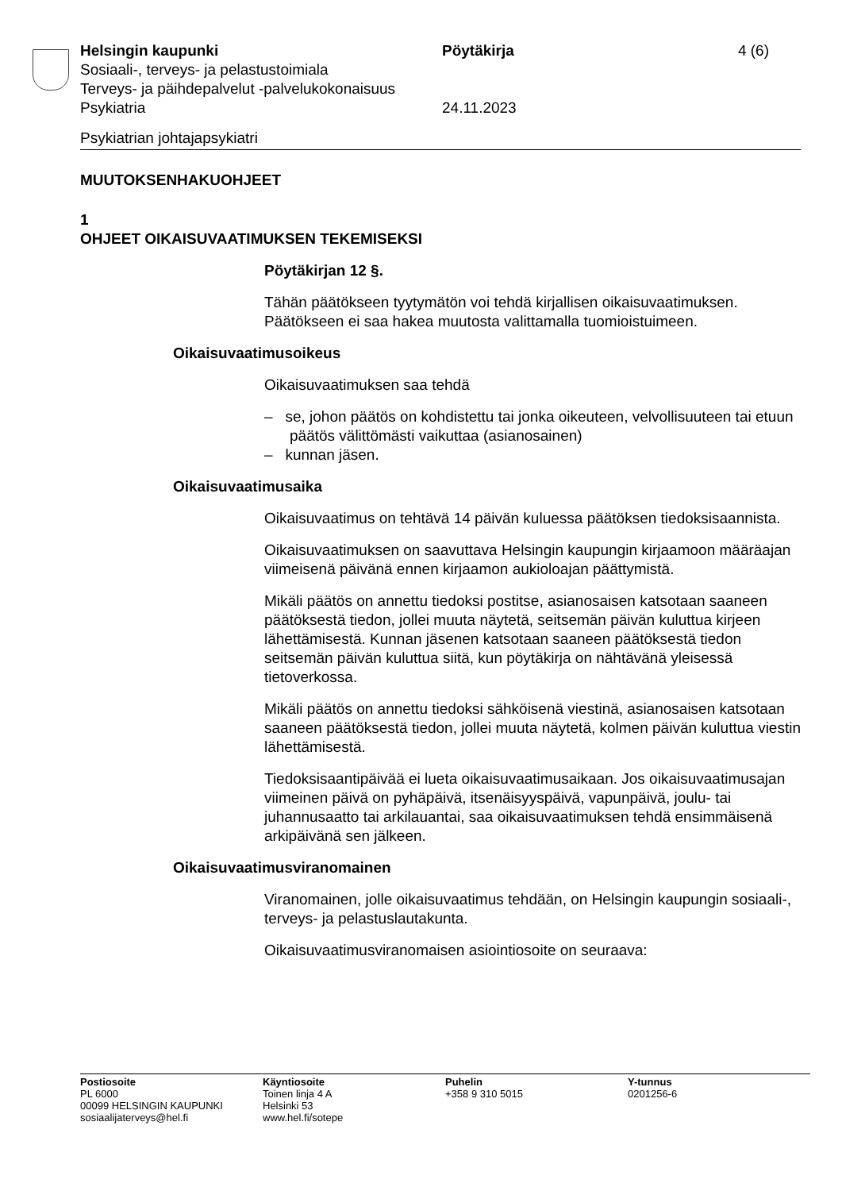Helsingin kaupunki
Sosiaali-, terveys- ja pelastustoimiala
Terveys- ja päihdepalvelut -palvelukokonaisuus
Psykiatria
Pöytäkirja
24.11.2023
4 (6)
Psykiatrian johtajapsykiatri
MUUTOKSENHAKUOHJEET
1
OHJEET OIKAISUVAATIMUKSEN TEKEMISEKSI
Pöytäkirjan 12 §.
Tähän päätökseen tyytymätön voi tehdä kirjallisen oikaisuvaatimuksen. Päätökseen ei saa hakea muutosta valittamalla tuomioistuimeen.
Oikaisuvaatimusoikeus
Oikaisuvaatimuksen saa tehdä
– se, johon päätös on kohdistettu tai jonka oikeuteen, velvollisuuteen tai etuun päätös välittömästi vaikuttaa (asianosainen)
– kunnan jäsen.
Oikaisuvaatimusaika
Oikaisuvaatimus on tehtävä 14 päivän kuluessa päätöksen tiedoksi­saannista.
Oikaisuvaatimuksen on saavuttava Helsingin kaupungin kirjaamoon määräajan viimeisenä päivänä ennen kirjaamon aukioloajan päättymis­tä.
Mikäli päätös on annettu tiedoksi postitse, asianosaisen katsotaan saaneen päätöksestä tiedon, jollei muuta näytetä, seitsemän päivän kuluttua kirjeen lähettämisestä. Kunnan jäsenen katsotaan saaneen päätöksestä tiedon seitsemän päivän kuluttua siitä, kun pöytäkirja on nähtävänä yleisessä tietoverkossa.
Mikäli päätös on annettu tiedoksi sähköisenä viestinä, asianosaisen katsotaan saaneen päätöksestä tiedon, jollei muuta näytetä, kolmen päivän kuluttua viestin lähettämisestä.
Tiedoksisaantipäivää ei lueta oikaisuvaatimusaikaan. Jos oikaisuvaati­musajan viimeinen päivä on pyhäpäivä, itsenäisyyspäivä, vapunpäivä, joulu- tai juhannusaatto tai arkilauantai, saa oikaisuvaatimuksen tehdä ensimmäisenä arkipäivänä sen jälkeen.
Oikaisuvaatimusviranomainen
Viranomainen, jolle oikaisuvaatimus tehdään, on Helsingin kaupungin sosiaali-, terveys- ja pelastuslautakunta.
Oikaisuvaatimusviranomaisen asiointiosoite on seuraava:
Postiosoite
PL 6000
00099 HELSINGIN KAUPUNKI
sosiaalijaterveys@hel.fi
Käyntiosoite
Toinen linja 4 A
Helsinki 53
www.hel.fi/sotepe
Puhelin
+358 9 310 5015
Y-tunnus
0201256-6